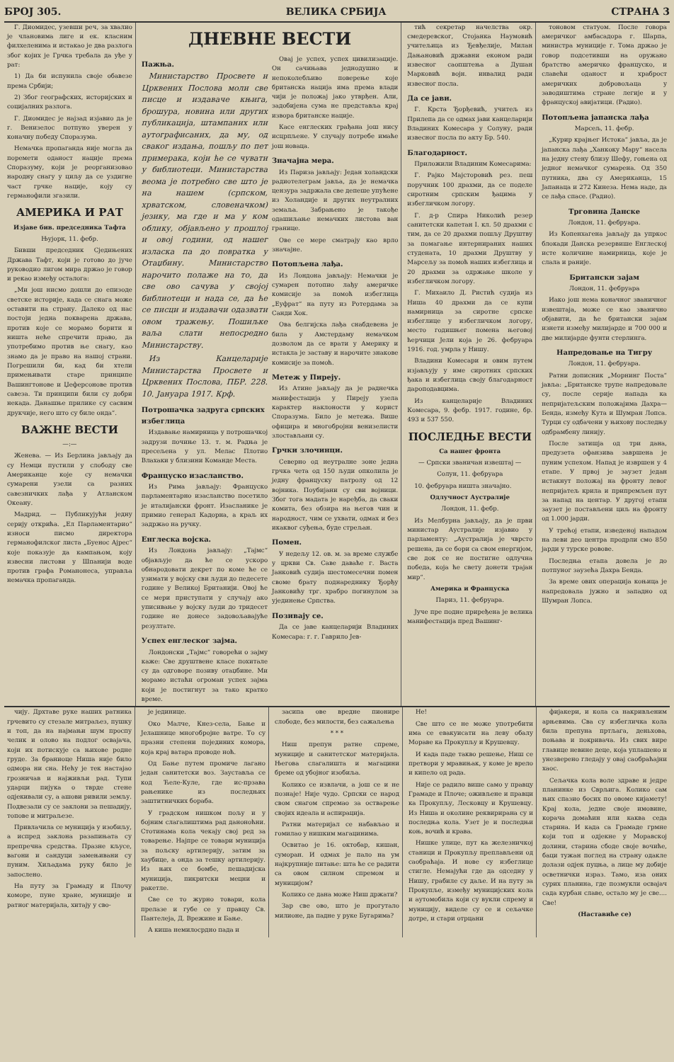БРОЈ 305. ВЕЛИКА СРБИЈА СТРАНА 3
Г. Диомидес, узевши реч, за хвалио је члановима лиге и ек. класним филхеленима и истакао је два разлога због којих је Грчка требала да уђе у рат:
1) Да би испунила своје обавезе према Србији;
2) Због географских, историјских и социјалних разлога.
Г. Диомидес је најзад изјавио да је г. Венизелос потпуно уверен у коначну победу Споразума.
Немачка пропаганда није могла да поремети оданост нације према Споразуму, који је реорганизовао народну снагу у циљу да се уздигне част грчке нације, коју су германофили згазили.
АМЕРИКА И РАТ
Изјаве бив. председника Тафта
Њујорк, 11. фебр.
Бивши председник Сједињених Држава Тафт, који је готово до јуче руководио лигом мира држао је говор и рекао између осталога:
„Ми још нисмо дошли до епизоде светске историје, када се снага може оставити на страну. Далеко од нас постоји једна покварена држава, против које се морамо борити и ништа неће спречити право, да употребимо против ње снагу, као знамо да је право на нашој страни. Погрешили би, кад би хтели примењивати старе принципе Вашингтонове и Џеферсонове против савеза. Ти принципи били су добри некада. Данашње прилике су сасвим друкчије, него што су биле онда“.
ВАЖНЕ ВЕСТИ
—:—
Женева. — Из Берлина јављају да су Немци пустили у слободу све Американце које су немачки сумарени узели са разних савезничких лађа у Атланском Океану.
Мадрид. — Публикујући једну серију открића. „Ел Парламентарио“ износи писмо директора германофилског листа „Буенос Ајрес“ које показује да кампањом, коју извесни листови у Шпанији воде против графа Романонеса, управља немачка пропаганда.
ДНЕВНЕ ВЕСТИ
Пажња.
Министарство Просвете и Црквених Послова моли све писце и издаваче књига, брошура, новина или других публикација, штампаних или аутографисаних, да му, од сваког издања, пошљу по пет примерака, који ће се чувати у библиотеци. Министарства веома је потребно све што је на нашем (српском, хрватском, словеначком) језику, ма где и ма у ком облику, објављено у прошлој и овој години, од нашег изласка па до повратка у Отаџбину. Министарство нарочито полаже на то, да све ово сачува у својој библиотеци и нада се, да ће се писци и издавачи одазвати овом тражењу. Пошиљке ваља слати непосредно Министарству.
Из Канцеларије Министарства Просвете и Црквених Послова, ПБР. 228. 10. Јануара 1917. Крф.
Потрошачка задруга српских избеглица
Издавање намирница у потрошачкој задрузи почиње 13. т. м. Радња је пресељена у ул. Мелас Плотио Влахаки у близини Команде Места.
Француско изасланство.
Из Рима јављају: Француско парламентарно изасланство посетило је италијански фронт. Изасланике је примио генерал Кадорна, а краљ их задржао на ручку.
Енглеска војска.
Из Лондона јављају: „Тајмс“ објављује да ће се ускоро обнародовати декрет по коме ће се узимати у војску сви људи до педесете године у Великој Британији. Овој ће се мери приступати у случају ако уписивање у војску људи до тридесет године не донесе задовољавајуће резултате.
Успех енглеског зајма.
Лондонски „Тајмс“ говорећи о зајму каже: Све друштвене класе похитале су да одговоре позиву отаџбине. Ми морамо истаћи огроман успех зајма који је постигнут за тако кратко време.
Овај је успех, успех цивилизације. Он сачињава једнодушно и непоколебљиво поверење које британска нација има према влади чији је положај јако утврђен. Али, задобијена сума не представља крај извора британске нације.
Касе енглеских грађана још нису исцрпљене. У случају потребе имаће још новаца.
Значајна мера.
Из Париза јављају: Један холандски радиотелеграм јавља, да је немачка цензура задржала све депеше упућене из Холандије и других неутралних земаља. Забрањено је такође одашиљање немачких листова ван границе.
Ове се мере сматрају као врло значајне.
Потопљена лађа.
Из Лондона јављају: Немачки је сумарен потопио лађу америчке комисије за помоћ избеглица „Еуфрат“ на путу из Ротердама за Санди Хок.
Ова белгијска лађа снабдевена је била у Амстердаму немачком дозволом да се врати у Америку и истакла је заставу и нарочите знакове комисије за помоћ.
Метеж у Пиреју.
Из Атине јављају да је раднечка манифестација у Пиреју узела карактер наклоности у корист Споразума. Било је метежа. Више официра и многобројни венизелисти злостављани су.
Грчки злочинци.
Северно од неутралне зоне једна грчка чета од 150 људи опколила је једну француску патролу од 12 војника. Поубијани су сви војници. Због тога мадата је наређба, да сваки комита, без обзира на његов чин и народност, чим се ухвати, одмах и без икаквог суђења, буде стрељан.
Помен.
У недељу 12. ов. м. за време службе у цркви Св. Саве даваће г. Васта Јанковић судија шестомесечни помен своме брату поднареднику Ђорђу Јанковићу трг. храбро погинулом за ујединење Српства.
Позивају се.
Да се јаве канцеларији Владиних Комесара: г. г. Гаврило Јев-
тић секретар начелства окр. смедеревског, Стојанка Наумовић учитељица из Ђевђелије, Милан Дањановић државни економ ради извесног саопштења а Душан Марковић војн. инвалид ради извесног посла.
Да се јави.
Г. Крста Ђорђевић, учитељ из Прилепа да се одмах јави канцеларији Владиних Комесара у Солуну, ради извесног посла по акту Бр. 540.
Благодарност.
Приложили Владиним Комесарима:
Г. Рајко Мајсторовић рез. пеш поручник 100 драхми, да се поделе сиротним српским ђацима у избегличком логору.
Г. д-р Спира Николић резер санитетски капетан I. кл. 50 драхми с тим, да се 20 драхми пошљу Друштву за помагање интернираних наших студената, 10 драхми Друштву у Марсељу за помоћ наших избеглица и 20 драхми за одржање школе у избегличком логору.
Г. Михаило Д. Ристић судија из Ниша 40 драхми да се купи намирница за сиротне српске избеглице у избегличком логору, место годишњег помена његовој ћерчици Јели која је 26. фебруара 1916. год. умрла у Нишу.
Владини Комесари и овим путем изјављују у име сиротних српских ђака и избеглица своју благодарност дароподавцима.
Из канцеларије Владиних Комесара, 9. фебр. 1917. године, бр. 493 и 537 550.
ПОСЛЕДЊЕ ВЕСТИ
Са нашег фронта
— Српски званичан извештај —
Солун, 11. фебруара
10. фебруара ништа значајно.
Одлучност Аустралије
Лондон, 11. фебр.
Из Мелбурна јављају, да је први министар Аустралије изјавио у парламенту: „Аустралија је чврсто решена, да се бори са свом енергијом, све док се не постигне одлучна победа, која ће свету донети трајан мир“.
Америка и Француска
Париз, 11. фебруара.
Јуче пре подне приређена је велика манифестација пред Вашинг-
тоновом статуом. После говора америчког амбасадора г. Шарпа, министра муниције г. Тома држао је говор подсетивши на оружано братство америчко француско, и славећи оданост и храброст америчких добровољаца у заводиштима стране легије и у француској авијатици. (Радио).
Потопљена јапанска лађа
Марсељ, 11. фебр.
„Курир крајњег Истока“ јавља, да је јапанска лађа „Ханкоку Мару“ насела на једну стену близу Шефу, гоњена од једног немачког сумарена. Од 350 путника, два су Американца, 15 Јапанаца и 272 Кинеза. Нема наде, да се лађа спасе. (Радио).
Трговина Данске
Лондон, 11. фебруара.
Из Копенхагена јављају да упркос блокади Данска резервише Енглеској исте количине намирница, које је слала и раније.
Британски зајам
Лондон, 11. фебруара
Иако још нема коначног званичног извештаја, може се као званично објавити, да ће британски зајам изнети између милијарде и 700 000 и две милијарде фунти стерлинга.
Напредовање на Тигру
Лондон, 11. фебруара.
Ратни дописник „Морнинг Поста“ јавља: „Британске трупе напредовале су, после серије напада ка непријатељским положајима Дахра—Бенда, између Кута и Шумран Лопса. Турци су одбачени у њихову последњу одбрамбену линију.
После затишја од три дана, предузета офанзива завршена је пуним успехом. Напад је извршен у 4 етапе. У првој је заузет један истакнут положај на фронту левог непријатељ крила и припремљен пут за напад на центар. У другој етапи заузет је постављени циљ на фронту од 1.000 јарди.
У трећој етапи, изведеној нападом на леви део центра продрли смо 850 јарди у турске ровове.
Последња етапа довела је до потпуног заузећа Дахра Бенда.
За време ових операција коњица је напредовала јужно и западно од Шумран Лопса.
чију. Дрхтаве руке наших ратника грчевито су стезале митраљез, пушку и топ, да на најмањи шум проспу челик и олово на подлог освајача, који их потискује са њихове родне груде. За браниоце Ниша није било одмора ни сна. Нећу је тек настајао грозничав и најживљи рад. Тупи ударци пијука о тврде стене одјекивали су, а ашови ривили земљу. Подвезали су се заклони за пешадију, топове и митраљезе.
Привлачила се муниција у изобиљу, а испред заклона разапињата су препречна средства. Празне кљусе, вагони и сандуци замењивани су пуним. Хиљадама руку било је запослено.
На путу за Грамаду и Плочу коморе, пуне хране, муниције и ратног материјала, хитају у сво-
је јединице.
Око Малче, Кнез-села, Бање и Јелашнице многобројне ватре. То су празни степени појединих комора, која крај ватара проводе ноћ.
Од Бање путем промиче лагано један санитетски воз. Зауставља се код Ћеле-Куле, где ис-прзава рањенике из последњих заштитничких бораба.
У градском нишком пољу и у бојним слагалиштима рад даноноћни. Стотинама кола чекају свој ред за товарење. Најпре се товари муниција за пољску артилерију, затим за хаубице, а онда за тешку артилерију. Из њих се бомбе, пешадијска муниција, пикритски мецни и ракетле.
Све се то журно товари, кола прелазе и губе се у правцу Св. Пантелеја, Д. Врежине и Бање.
А киша немилосрдно пада и
засипа ове вредне пионире слободе, без милости, без сажаљења
* * *
Ниш препун ратне спреме, муниције и санитетског материјала. Његова слагалишта и магацини бреме од убојног изобиља.
Колико се извлачи, а још се и не познаје! Није чудо. Српски се народ свом снагом спремао за остварење својих идеала и аспирација.
Ратни материјал се набављао и гомилао у нишким магацинима.
Освитао је 16. октобар, кишан, суморан. И одмах је пало на ум најкрупније питање: шта ће се радити са овом силном спремом и муницијом?
Колико се дана може Ниш држати?
Зар све ово, што је прогутало милионе, да падне у руке Бугарима?
Не!
Све што се не може употребити има се евакуисати на леву обалу Мораве ка Прокупљу и Крушевцу.
И када паде такво решење, Ниш се претвори у мравињак, у коме је врело и кипело од рада.
Није се радило више само у правцу Грамаде и Плоче; оживљене и правци ка Прокупљу, Лесковцу и Крушевцу. Из Ниша и околине реквирирана су и последња кола. Узет је и последњи коњ, вочић и крава.
Нишке улице, пут ка железничкој станици и Прокупљу преплављени од саобраћаја. И нове су избеглице стигле. Немајући где да одседну у Нишу, грабиле су даље. И на путу за Прокупље, између муницијских кола и аутомобила који су вукли спрему и муницију, виделе су се и сељачке дотре, и стари отрцани
фијакери, и кола са накривљеним арњевима. Сва су избегличка кола била препуна пртљага, деньхова, поњава и покривача. Из свих вире главице невине деце, која уплашено и унезверено гледају у овај саобраћајни хаос.
Сељачка кола воле здраве и једре планинке из Сврљига. Колико сам њих спазио босих по овоме кијамету! Крај кола, једне своје имовине, корача домаћин или каква седа старина. И када са Грамаде грмне који топ и одјекне у Моравској долини, старина сбоде своје вочиће, баци тужан поглед на страну одакле долази одјек пуцња, а лице му добије осветнички израз. Тамо, иза оних сурих планина, где позмукли освајач сада курбан славе, остало му је све.... Све!
(Наставиће се)